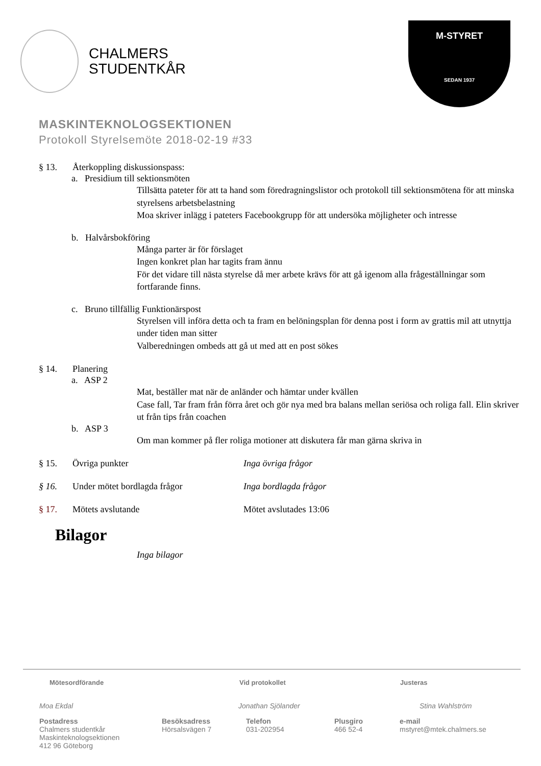CHALMERS
STUDENTKÅR
M-STYRET
SEDAN 1937
MASKINTEKNOLOGSEKTIONEN
Protokoll Styrelsemöte 2018-02-19 #33
§ 13. Återkoppling diskussionspass:
a. Presidium till sektionsmöten
Tillsätta pateter för att ta hand som föredragningslistor och protokoll till sektionsmötena för att minska styrelsens arbetsbelastning
Moa skriver inlägg i pateters Facebookgrupp för att undersöka möjligheter och intresse
b. Halvårsbokföring
Många parter är för förslaget
Ingen konkret plan har tagits fram ännu
För det vidare till nästa styrelse då mer arbete krävs för att gå igenom alla frågeställningar som fortfarande finns.
c. Bruno tillfällig Funktionärspost
Styrelsen vill införa detta och ta fram en belöningsplan för denna post i form av grattis mil att utnyttja under tiden man sitter
Valberedningen ombeds att gå ut med att en post sökes
§ 14. Planering
a. ASP 2
Mat, beställer mat när de anländer och hämtar under kvällen
Case fall, Tar fram från förra året och gör nya med bra balans mellan seriösa och roliga fall. Elin skriver ut från tips från coachen
b. ASP 3
Om man kommer på fler roliga motioner att diskutera får man gärna skriva in
§ 15. Övriga punkter Inga övriga frågor
§ 16. Under mötet bordlagda frågor Inga bordlagda frågor
§ 17. Mötets avslutande Mötet avslutades 13:06
Bilagor
Inga bilagor
Mötesordförande Vid protokollet Justeras
Moa Ekdal Jonathan Sjölander Stina Wahlström
Postadress
Chalmers studentkår
Maskinteknologsektionen
412 96 Göteborg Besöksadress
Hörsalsvägen 7 Telefon
031-202954 Plusgiro
466 52-4 e-mail
mstyret@mtek.chalmers.se